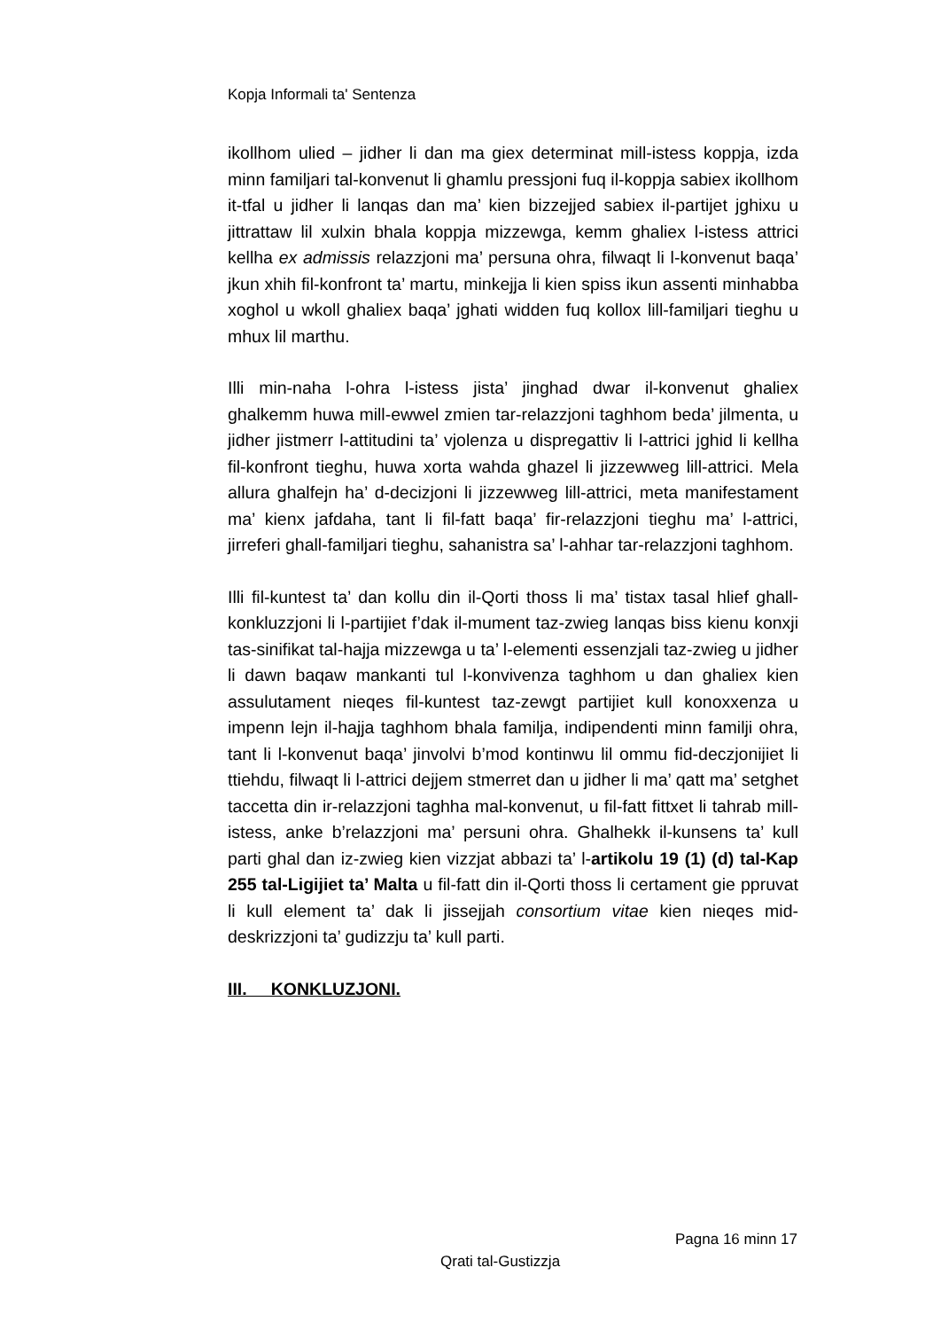Kopja Informali ta' Sentenza
ikollhom ulied – jidher li dan ma giex determinat mill-istess koppja, izda minn familjari tal-konvenut li ghamlu pressjoni fuq il-koppja sabiex ikollhom it-tfal u jidher li lanqas dan ma’ kien bizzejjed sabiex il-partijet jghixu u jittrattaw lil xulxin bhala koppja mizzewga, kemm ghaliex l-istess attrici kellha ex admissis relazzjoni ma’ persuna ohra, filwaqt li l-konvenut baqa’ jkun xhih fil-konfront ta’ martu, minkejja li kien spiss ikun assenti minhabba xoghol u wkoll ghaliex baqa’ jghati widden fuq kollox lill-familjari tieghu u mhux lil marthu.
Illi min-naha l-ohra l-istess jista’ jinghad dwar il-konvenut ghaliex ghalkemm huwa mill-ewwel zmien tar-relazzjoni taghhom beda’ jilmenta, u jidher jistmerr l-attitudini ta’ vjolenza u dispregattiv li l-attrici jghid li kellha fil-konfront tieghu, huwa xorta wahda ghazel li jizzewweg lill-attrici. Mela allura ghalfejn ha’ d-decizjoni li jizzewweg lill-attrici, meta manifestament ma’ kienx jafdaha, tant li fil-fatt baqa’ fir-relazzjoni tieghu ma’ l-attrici, jirreferi ghall-familjari tieghu, sahanistra sa’ l-ahhar tar-relazzjoni taghhom.
Illi fil-kuntest ta’ dan kollu din il-Qorti thoss li ma’ tistax tasal hlief ghall-konkluzzjoni li l-partijiet f’dak il-mument taz-zwieg lanqas biss kienu konxji tas-sinifikat tal-hajja mizzewga u ta’ l-elementi essenzjali taz-zwieg u jidher li dawn baqaw mankanti tul l-konvivenza taghhom u dan ghaliex kien assulutament nieqes fil-kuntest taz-zewgt partijiet kull konoxxenza u impenn lejn il-hajja taghhom bhala familja, indipendenti minn familji ohra, tant li l-konvenut baqa’ jinvolvi b’mod kontinwu lil ommu fid-deczjonijiet li ttiehdu, filwaqt li l-attrici dejjem stmerret dan u jidher li ma’ qatt ma’ setghet taccetta din ir-relazzjoni taghha mal-konvenut, u fil-fatt fittxet li tahrab mill-istess, anke b’relazzjoni ma’ persuni ohra. Ghalhekk il-kunsens ta’ kull parti ghal dan iz-zwieg kien vizzjat abbazi ta’ l-artikolu 19 (1) (d) tal-Kap 255 tal-Ligijiet ta’ Malta u fil-fatt din il-Qorti thoss li certament gie ppruvat li kull element ta’ dak li jissejjah consortium vitae kien nieqes mid-deskrizzjoni ta’ gudizzju ta’ kull parti.
III. KONKLUZJONI.
Pagna 16 minn 17
Qrati tal-Gustizzja